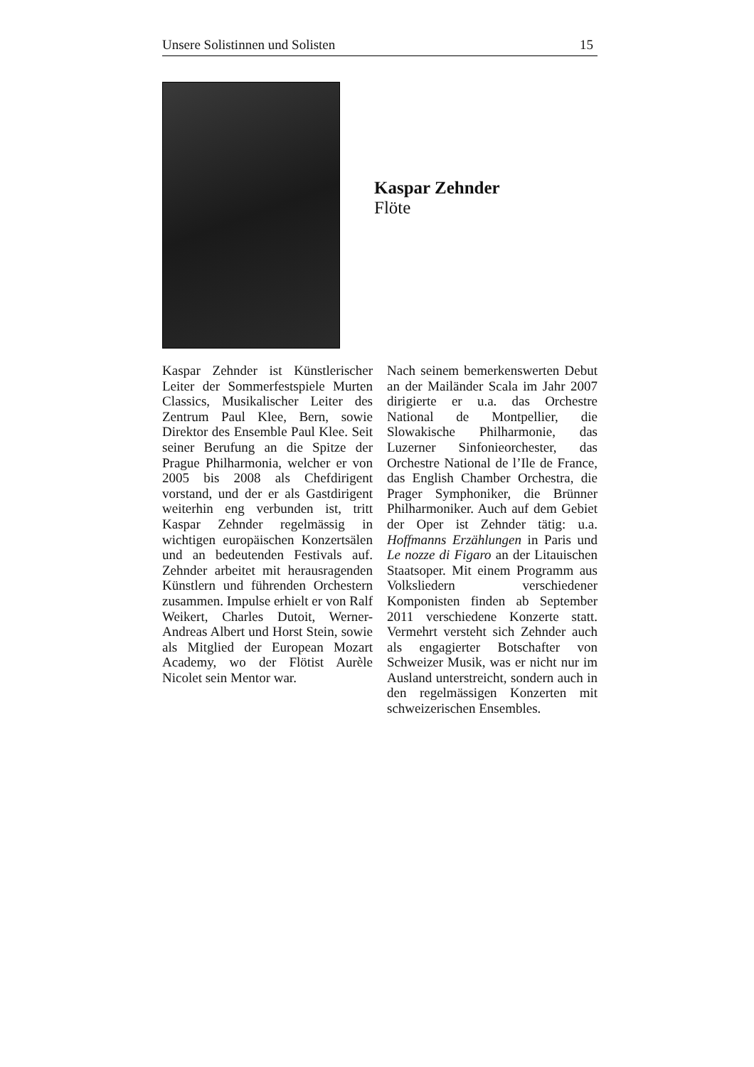Unsere Solistinnen und Solisten 15
Kaspar Zehnder
Flöte
Kaspar Zehnder ist Künstlerischer Leiter der Sommerfestspiele Murten Classics, Musikalischer Leiter des Zentrum Paul Klee, Bern, sowie Direktor des Ensemble Paul Klee. Seit seiner Berufung an die Spitze der Prague Philharmonia, welcher er von 2005 bis 2008 als Chefdirigent vorstand, und der er als Gastdirigent weiterhin eng verbunden ist, tritt Kaspar Zehnder regelmässig in wichtigen europäischen Konzertsälen und an bedeutenden Festivals auf. Zehnder arbeitet mit herausragenden Künstlern und führenden Orchestern zusammen. Impulse erhielt er von Ralf Weikert, Charles Dutoit, Werner-Andreas Albert und Horst Stein, sowie als Mitglied der European Mozart Academy, wo der Flötist Aurèle Nicolet sein Mentor war.
Nach seinem bemerkenswerten Debut an der Mailänder Scala im Jahr 2007 dirigierte er u.a. das Orchestre National de Montpellier, die Slowakische Philharmonie, das Luzerner Sinfonieorchester, das Orchestre National de l’Ile de France, das English Chamber Orchestra, die Prager Symphoniker, die Brünner Philharmoniker. Auch auf dem Gebiet der Oper ist Zehnder tätig: u.a. Hoffmanns Erzählungen in Paris und Le nozze di Figaro an der Litauischen Staatsoper. Mit einem Programm aus Volksliedern verschiedener Komponisten finden ab September 2011 verschiedene Konzerte statt. Vermehrt versteht sich Zehnder auch als engagierter Botschafter von Schweizer Musik, was er nicht nur im Ausland unterstreicht, sondern auch in den regelmässigen Konzerten mit schweizerischen Ensembles.